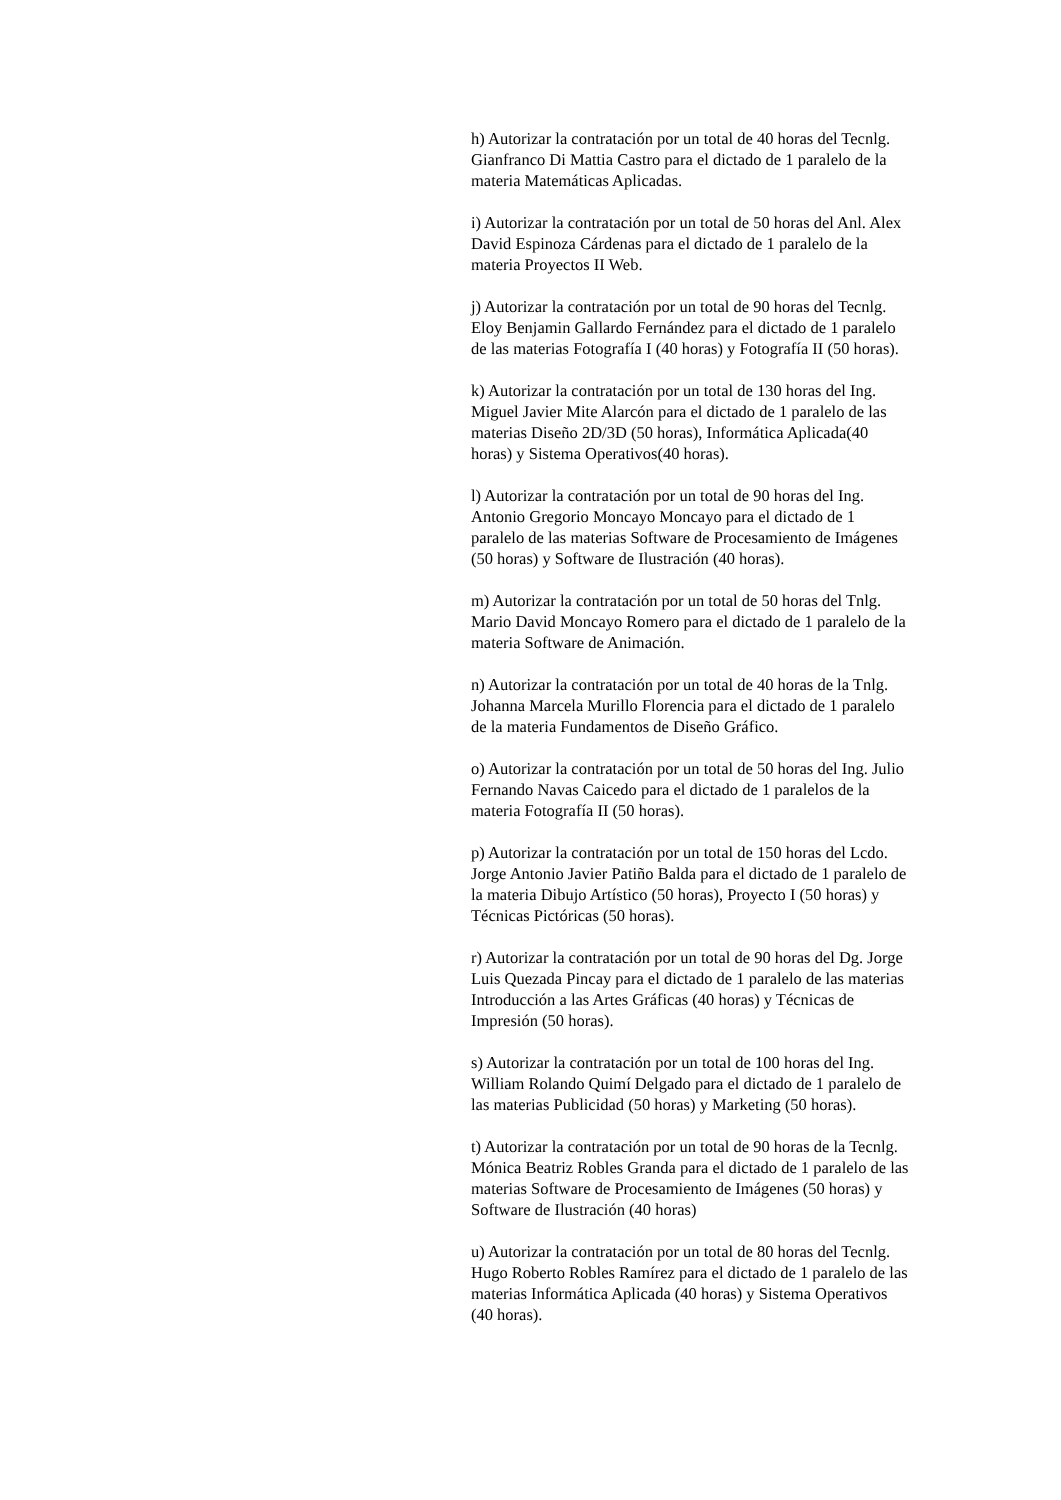h) Autorizar la contratación por un total de 40 horas del Tecnlg. Gianfranco Di Mattia Castro para el dictado de 1 paralelo de la materia Matemáticas Aplicadas.
i) Autorizar la contratación por un total de 50 horas del Anl. Alex David Espinoza Cárdenas para el dictado de 1 paralelo de la materia Proyectos II Web.
j) Autorizar la contratación por un total de 90 horas del Tecnlg. Eloy Benjamin Gallardo Fernández para el dictado de 1 paralelo de las materias Fotografía I (40 horas) y Fotografía II (50 horas).
k) Autorizar la contratación por un total de 130 horas del Ing. Miguel Javier Mite Alarcón para el dictado de 1 paralelo de las materias Diseño 2D/3D (50 horas), Informática Aplicada(40 horas) y Sistema Operativos(40 horas).
l) Autorizar la contratación por un total de 90 horas del Ing. Antonio Gregorio Moncayo Moncayo para el dictado de 1 paralelo de las materias Software de Procesamiento de Imágenes (50 horas) y Software de Ilustración (40 horas).
m) Autorizar la contratación por un total de 50 horas del Tnlg. Mario David Moncayo Romero para el dictado de 1 paralelo de la materia Software de Animación.
n) Autorizar la contratación por un total de 40 horas de la Tnlg. Johanna Marcela Murillo Florencia para el dictado de 1 paralelo de la materia Fundamentos de Diseño Gráfico.
o) Autorizar la contratación por un total de 50 horas del Ing. Julio Fernando Navas Caicedo para el dictado de 1 paralelos de la materia Fotografía II (50 horas).
p) Autorizar la contratación por un total de 150 horas del Lcdo. Jorge Antonio Javier Patiño Balda para el dictado de 1 paralelo de la materia Dibujo Artístico (50 horas), Proyecto I (50 horas) y Técnicas Pictóricas (50 horas).
r) Autorizar la contratación por un total de 90 horas del Dg. Jorge Luis Quezada Pincay para el dictado de 1 paralelo de las materias Introducción a las Artes Gráficas (40 horas) y Técnicas de Impresión (50 horas).
s) Autorizar la contratación por un total de 100 horas del Ing. William Rolando Quimí Delgado para el dictado de 1 paralelo de las materias Publicidad (50 horas) y Marketing (50 horas).
t) Autorizar la contratación por un total de 90 horas de la Tecnlg. Mónica Beatriz Robles Granda para el dictado de 1 paralelo de las materias Software de Procesamiento de Imágenes (50 horas) y Software de Ilustración (40 horas)
u) Autorizar la contratación por un total de 80 horas del Tecnlg. Hugo Roberto Robles Ramírez para el dictado de 1 paralelo de las materias Informática Aplicada (40 horas) y Sistema Operativos (40 horas).